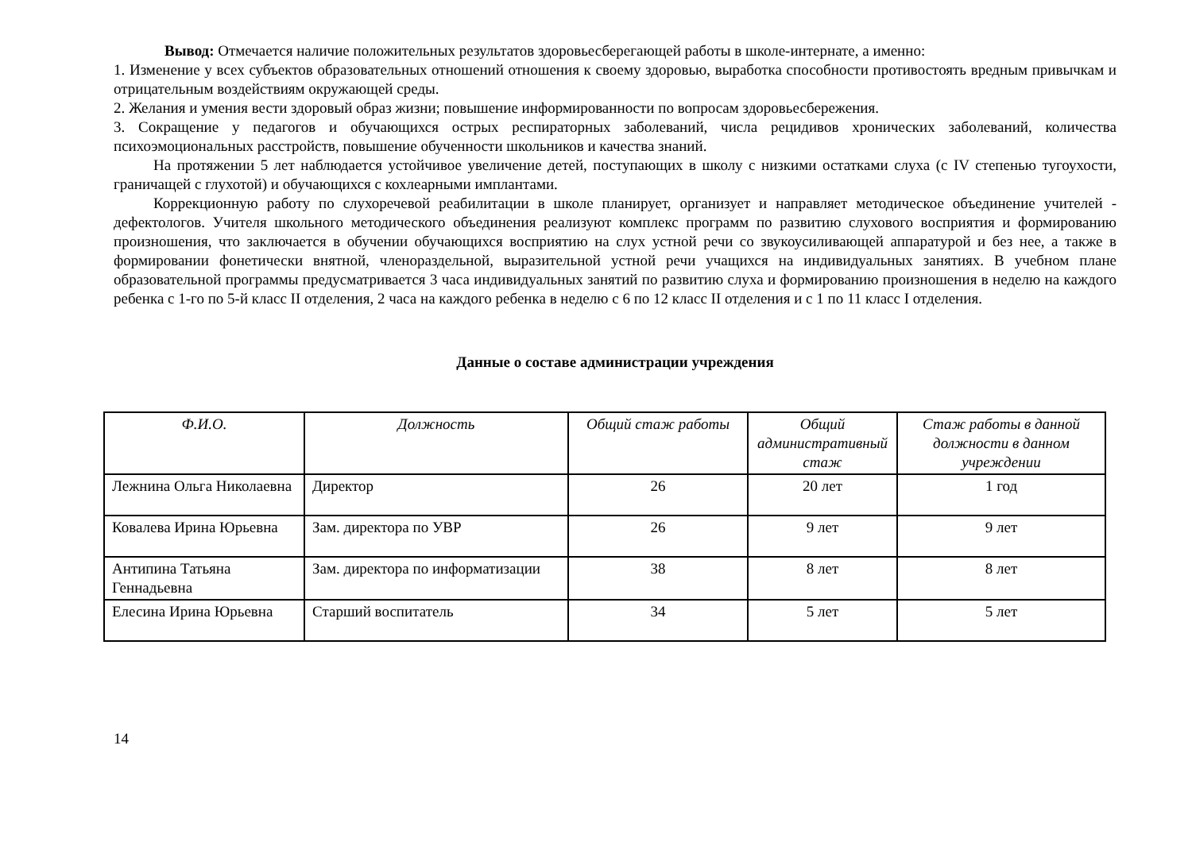Вывод: Отмечается наличие положительных результатов здоровьесберегающей работы в школе-интернате, а именно:
1. Изменение у всех субъектов образовательных отношений отношения к своему здоровью, выработка способности противостоять вредным привычкам и отрицательным воздействиям окружающей среды.
2. Желания и умения вести здоровый образ жизни; повышение информированности по вопросам здоровьесбережения.
3. Сокращение у педагогов и обучающихся острых респираторных заболеваний, числа рецидивов хронических заболеваний, количества психоэмоциональных расстройств, повышение обученности школьников и качества знаний.
На протяжении 5 лет наблюдается устойчивое увеличение детей, поступающих в школу с низкими остатками слуха (с IV степенью тугоухости, граничащей с глухотой) и обучающихся с кохлеарными имплантами.
Коррекционную работу по слухоречевой реабилитации в школе планирует, организует и направляет методическое объединение учителей - дефектологов. Учителя школьного методического объединения реализуют комплекс программ по развитию слухового восприятия и формированию произношения, что заключается в обучении обучающихся восприятию на слух устной речи со звукоусиливающей аппаратурой и без нее, а также в формировании фонетически внятной, членораздельной, выразительной устной речи учащихся на индивидуальных занятиях. В учебном плане образовательной программы предусматривается 3 часа индивидуальных занятий по развитию слуха и формированию произношения в неделю на каждого ребенка с 1-го по 5-й класс II отделения, 2 часа на каждого ребенка в неделю с 6 по 12 класс II отделения и с 1 по 11 класс I отделения.
Данные о составе администрации учреждения
| Ф.И.О. | Должность | Общий стаж работы | Общий административный стаж | Стаж работы в данной должности в данном учреждении |
| --- | --- | --- | --- | --- |
| Лежнина Ольга Николаевна | Директор | 26 | 20 лет | 1 год |
| Ковалева Ирина Юрьевна | Зам. директора по УВР | 26 | 9 лет | 9 лет |
| Антипина Татьяна Геннадьевна | Зам. директора по информатизации | 38 | 8 лет | 8 лет |
| Елесина Ирина Юрьевна | Старший воспитатель | 34 | 5 лет | 5 лет |
14